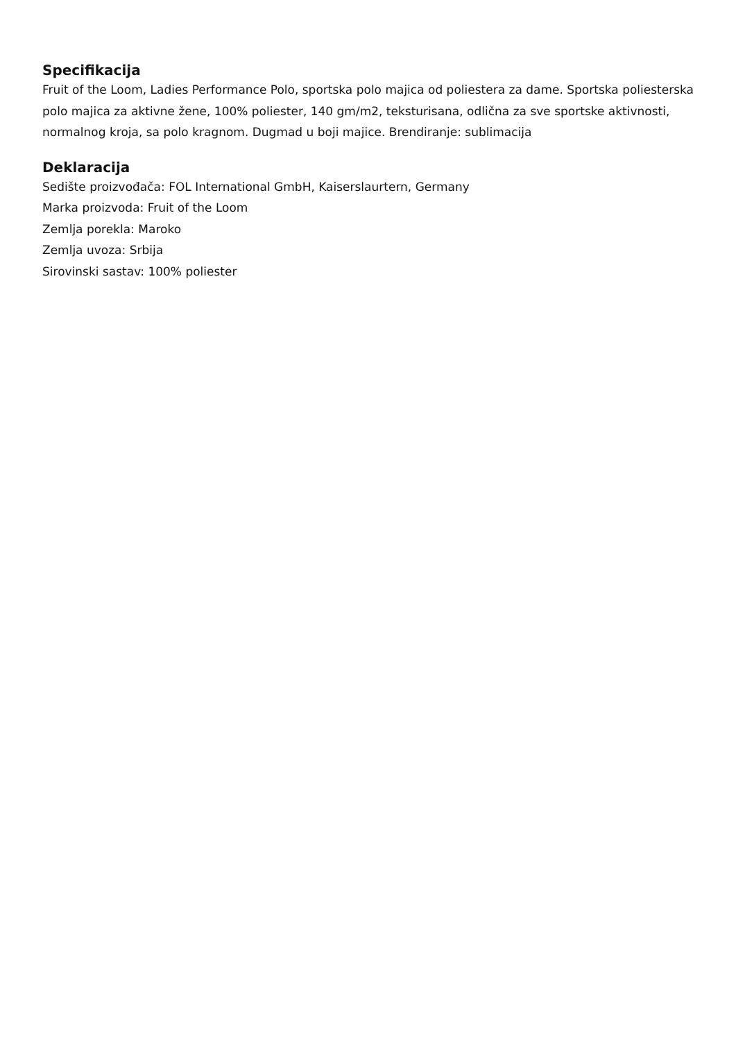Specifikacija
Fruit of the Loom, Ladies Performance Polo, sportska polo majica od poliestera za dame. Sportska poliesterska polo majica za aktivne žene, 100% poliester, 140 gm/m2, teksturisana, odlična za sve sportske aktivnosti, normalnog kroja, sa polo kragnom. Dugmad u boji majice. Brendiranje: sublimacija
Deklaracija
Sedište proizvođača: FOL International GmbH, Kaiserslaurtern, Germany
Marka proizvoda: Fruit of the Loom
Zemlja porekla: Maroko
Zemlja uvoza: Srbija
Sirovinski sastav: 100% poliester